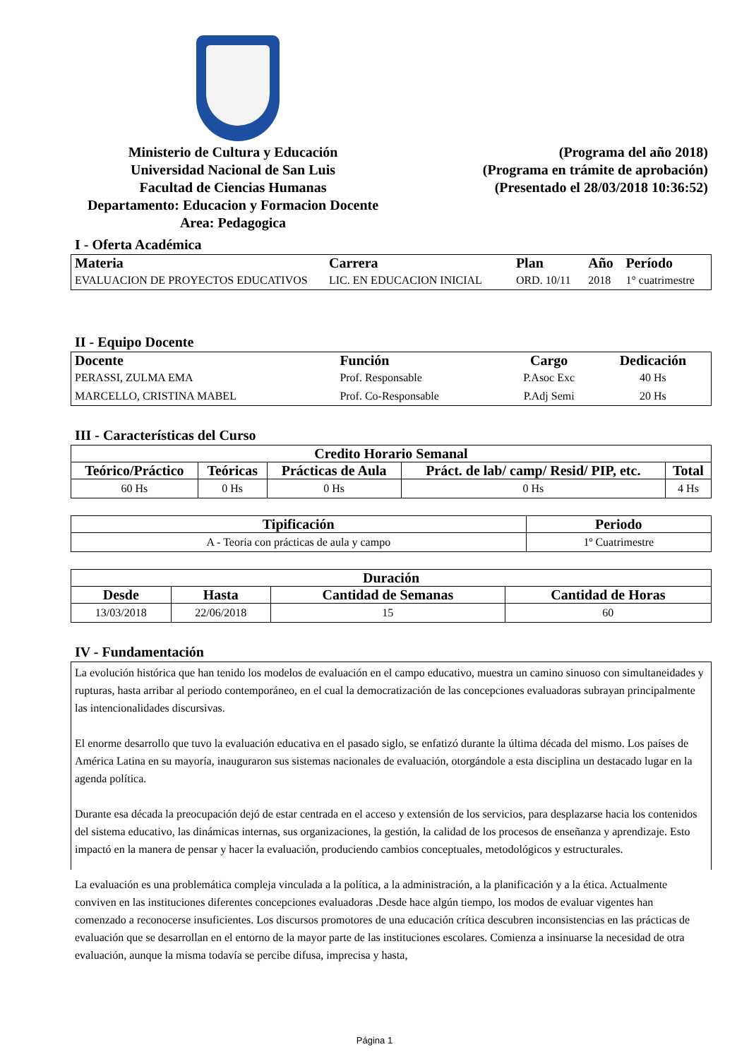Ministerio de Cultura y Educación
Universidad Nacional de San Luis
Facultad de Ciencias Humanas
Departamento: Educacion y Formacion Docente
Area: Pedagogica
(Programa del año 2018)
(Programa en trámite de aprobación)
(Presentado el 28/03/2018 10:36:52)
I - Oferta Académica
| Materia | Carrera | Plan | Año | Período |
| --- | --- | --- | --- | --- |
| EVALUACION DE PROYECTOS EDUCATIVOS | LIC. EN EDUCACION INICIAL | ORD. 10/11 | 2018 | 1° cuatrimestre |
II - Equipo Docente
| Docente | Función | Cargo | Dedicación |
| --- | --- | --- | --- |
| PERASSI, ZULMA EMA | Prof. Responsable | P.Asoc Exc | 40 Hs |
| MARCELLO, CRISTINA MABEL | Prof. Co-Responsable | P.Adj Semi | 20 Hs |
III - Características del Curso
| Credito Horario Semanal | | | | |
| --- | --- | --- | --- | --- |
| Teórico/Práctico | Teóricas | Prácticas de Aula | Práct. de lab/ camp/ Resid/ PIP, etc. | Total |
| 60 Hs | 0 Hs | 0 Hs | 0 Hs | 4 Hs |
| Tipificación | Periodo |
| --- | --- |
| A - Teoria con prácticas de aula y campo | 1º Cuatrimestre |
| Duración | | | |
| --- | --- | --- | --- |
| Desde | Hasta | Cantidad de Semanas | Cantidad de Horas |
| 13/03/2018 | 22/06/2018 | 15 | 60 |
IV - Fundamentación
La evolución histórica que han tenido los modelos de evaluación en el campo educativo, muestra un camino sinuoso con simultaneidades y rupturas, hasta arribar al periodo contemporáneo, en el cual la democratización de las concepciones evaluadoras subrayan principalmente las intencionalidades discursivas.
El enorme desarrollo que tuvo la evaluación educativa en el pasado siglo, se enfatizó durante la última década del mismo. Los países de América Latina en su mayoría, inauguraron sus sistemas nacionales de evaluación, otorgándole a esta disciplina un destacado lugar en la agenda política.
Durante esa década la preocupación dejó de estar centrada en el acceso y extensión de los servicios, para desplazarse hacia los contenidos del sistema educativo, las dinámicas internas, sus organizaciones, la gestión, la calidad de los procesos de enseñanza y aprendizaje. Esto impactó en la manera de pensar y hacer la evaluación, produciendo cambios conceptuales, metodológicos y estructurales.
La evaluación es una problemática compleja vinculada a la política, a la administración, a la planificación y a la ética. Actualmente conviven en las instituciones diferentes concepciones evaluadoras .Desde hace algún tiempo, los modos de evaluar vigentes han comenzado a reconocerse insuficientes. Los discursos promotores de una educación crítica descubren inconsistencias en las prácticas de evaluación que se desarrollan en el entorno de la mayor parte de las instituciones escolares. Comienza a insinuarse la necesidad de otra evaluación, aunque la misma todavía se percibe difusa, imprecisa y hasta,
Página 1